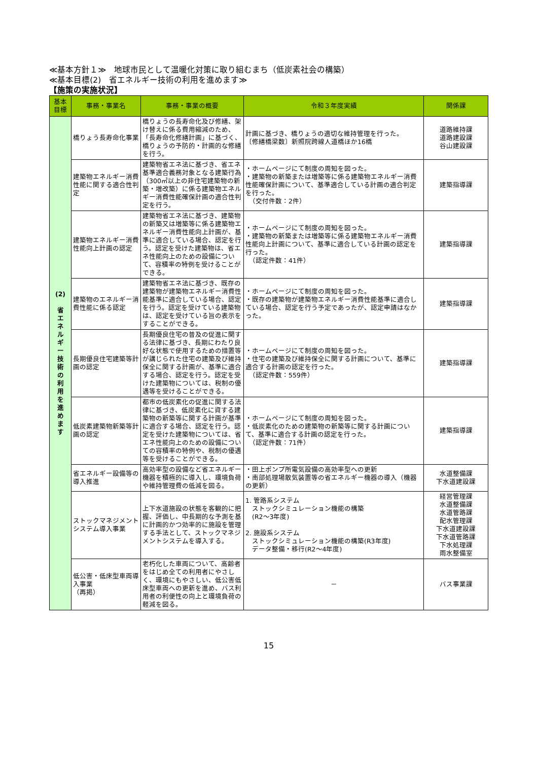≪基本方針１≫　地球市民として温暖化対策に取り組むまち（低炭素社会の構築）
≪基本目標(2)　省エネルギー技術の利用を進めます≫
【施策の実施状況】
| 基本 目標 | 事務・事業名 | 事務・事業の概要 | 令和３年度実績 | 関係課 |
| --- | --- | --- | --- | --- |
| (2) 省 エ ネ ル ギ ー 技 術 の 利 用 を 進 め ま す | 橋りょう長寿命化事業 | 橋りょうの長寿命化及び修繕、架け替えに係る費用縮減のため、「長寿命化修繕計画」に基づく、橋りょうの予防的・計画的な修繕を行う。 | 計画に基づき、橋りょうの適切な維持管理を行った。 〔修繕橋梁数〕新照院跨線人道橋ほか16橋 | 道路維持課 道路建設課 谷山建設課 |
| | 建築物エネルギー消費性能に関する適合性判定 | 建築物省エネ法に基づき、省エネ基準適合義務対象となる建築行為（300㎡以上の非住宅建築物の新築・増改築）に係る建築物エネルギー消費性能確保計画の適合性判定を行う。 | ・ホームページにて制度の周知を図った。 ・建築物の新築または増築等に係る建築物エネルギー消費性能確保計画について、基準適合している計画の適合判定を行った。 （交付件数：2件） | 建築指導課 |
| | 建築物エネルギー消費性能向上計画の認定 | 建築物省エネ法に基づき、建築物の新築又は増築等に係る建築物エネルギー消費性能向上計画が、基準に適合している場合、認定を行う。認定を受けた建築物は、省エネ性能向上のための設備について、容積率の特例を受けることができる。 | ・ホームページにて制度の周知を図った。 ・建築物の新築または増築等に係る建築物エネルギー消費性能向上計画について、基準に適合している計画の認定を行った。 （認定件数：41件） | 建築指導課 |
| | 建築物のエネルギー消費性能に係る認定 | 建築物省エネ法に基づき、既存の建築物が建築物エネルギー消費性能基準に適合している場合、認定を行う。認定を受けている建築物は、認定を受けている旨の表示をすることができる。 | ・ホームページにて制度の周知を図った。 ・既存の建築物が建築物エネルギー消費性能基準に適合している場合、認定を行う予定であったが、認定申請はなかった。 | 建築指導課 |
| | 長期優良住宅建築等計画の認定 | 長期優良住宅の普及の促進に関する法律に基づき、長期にわたり良好な状態で使用するための措置等が講じられた住宅の建築及び維持保全に関する計画が、基準に適合する場合、認定を行う。認定を受けた建築物については、税制の優遇等を受けることができる。 | ・ホームページにて制度の周知を図った。 ・住宅の建築及び維持保全に関する計画について、基準に適合する計画の認定を行った。 （認定件数：559件） | 建築指導課 |
| | 低炭素建築物新築等計画の認定 | 都市の低炭素化の促進に関する法律に基づき、低炭素化に資する建築物の新築等に関する計画が基準に適合する場合、認定を行う。認定を受けた建築物については、省エネ性能向上のための設備についての容積率の特例や、税制の優遇等を受けることができる。 | ・ホームページにて制度の周知を図った。 ・低炭素化のための建築物の新築等に関する計画について、基準に適合する計画の認定を行った。 （認定件数：71件） | 建築指導課 |
| | 省エネルギー設備等の導入推進 | 高効率型の設備など省エネルギー機器を積極的に導入し、環境負荷や維持管理費の低減を図る。 | ・田上ポンプ所電気設備の高効率型への更新 ・南部処理場散気装置等の省エネルギー機器の導入（機器の更新） | 水道整備課 下水道建設課 |
| | ストックマネジメントシステム導入事業 | 上下水道施設の状態を客観的に把握、評価し、中長期的な予測を基に計画的かつ効率的に施設を管理する手法として、ストックマネジメントシステムを導入する。 | 1. 管路系システム ストックシミュレーション機能の構築 (R2～3年度) 2. 施設系システム ストックシミュレーション機能の構築(R3年度) データ整備・移行(R2～4年度) | 経営管理課 水道整備課 水道管路課 配水管理課 下水道建設課 下水道管路課 下水処理課 雨水整備室 |
| | 低公害・低床型車両導入事業 （再掲） | 老朽化した車両について、高齢者をはじめ全ての利用者にやさしく、環境にもやさしい、低公害低床型車両への更新を進め、バス利用者の利便性の向上と環境負荷の軽減を図る。 | － | バス事業課 |
15